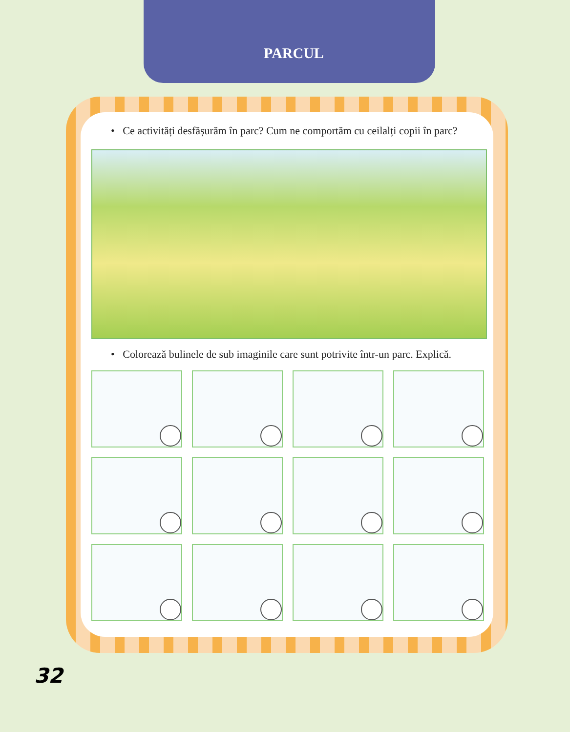PARCUL
• Ce activități desfășurăm în parc? Cum ne comportăm cu ceilalți copii în parc?
• Colorează bulinele de sub imaginile care sunt potrivite într-un parc. Explică.
32